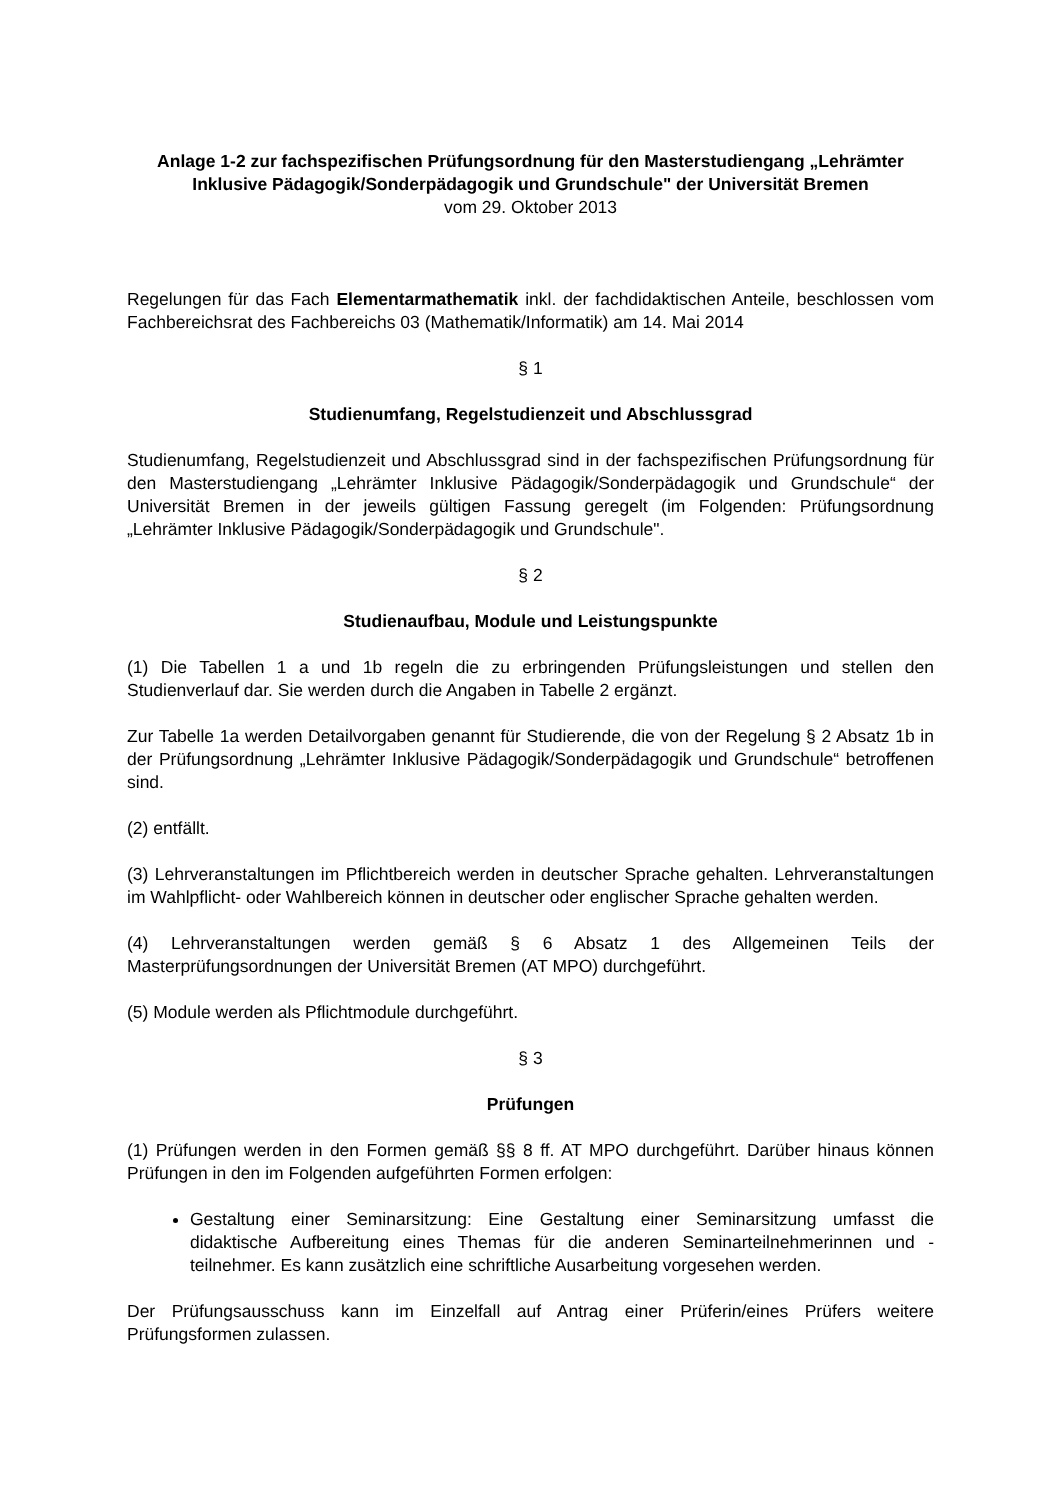Anlage 1-2 zur fachspezifischen Prüfungsordnung für den Masterstudiengang „Lehrämter Inklusive Pädagogik/Sonderpädagogik und Grundschule" der Universität Bremen
vom 29. Oktober 2013
Regelungen für das Fach Elementarmathematik inkl. der fachdidaktischen Anteile, beschlossen vom Fachbereichsrat des Fachbereichs 03 (Mathematik/Informatik) am 14. Mai 2014
§ 1
Studienumfang, Regelstudienzeit und Abschlussgrad
Studienumfang, Regelstudienzeit und Abschlussgrad sind in der fachspezifischen Prüfungsordnung für den Masterstudiengang „Lehrämter Inklusive Pädagogik/Sonderpädagogik und Grundschule“ der Universität Bremen in der jeweils gültigen Fassung geregelt (im Folgenden: Prüfungsordnung „Lehrämter Inklusive Pädagogik/Sonderpädagogik und Grundschule".
§ 2
Studienaufbau, Module und Leistungspunkte
(1) Die Tabellen 1 a und 1b regeln die zu erbringenden Prüfungsleistungen und stellen den Studienverlauf dar. Sie werden durch die Angaben in Tabelle 2 ergänzt.
Zur Tabelle 1a werden Detailvorgaben genannt für Studierende, die von der Regelung § 2 Absatz 1b in der Prüfungsordnung „Lehrämter Inklusive Pädagogik/Sonderpädagogik und Grundschule“ betroffenen sind.
(2) entfällt.
(3) Lehrveranstaltungen im Pflichtbereich werden in deutscher Sprache gehalten. Lehrveranstaltungen im Wahlpflicht- oder Wahlbereich können in deutscher oder englischer Sprache gehalten werden.
(4) Lehrveranstaltungen werden gemäß § 6 Absatz 1 des Allgemeinen Teils der Masterprüfungsordnungen der Universität Bremen (AT MPO) durchgeführt.
(5) Module werden als Pflichtmodule durchgeführt.
§ 3
Prüfungen
(1) Prüfungen werden in den Formen gemäß §§ 8 ff. AT MPO durchgeführt. Darüber hinaus können Prüfungen in den im Folgenden aufgeführten Formen erfolgen:
Gestaltung einer Seminarsitzung: Eine Gestaltung einer Seminarsitzung umfasst die didaktische Aufbereitung eines Themas für die anderen Seminarteilnehmerinnen und -teilnehmer. Es kann zusätzlich eine schriftliche Ausarbeitung vorgesehen werden.
Der Prüfungsausschuss kann im Einzelfall auf Antrag einer Prüferin/eines Prüfers weitere Prüfungsformen zulassen.